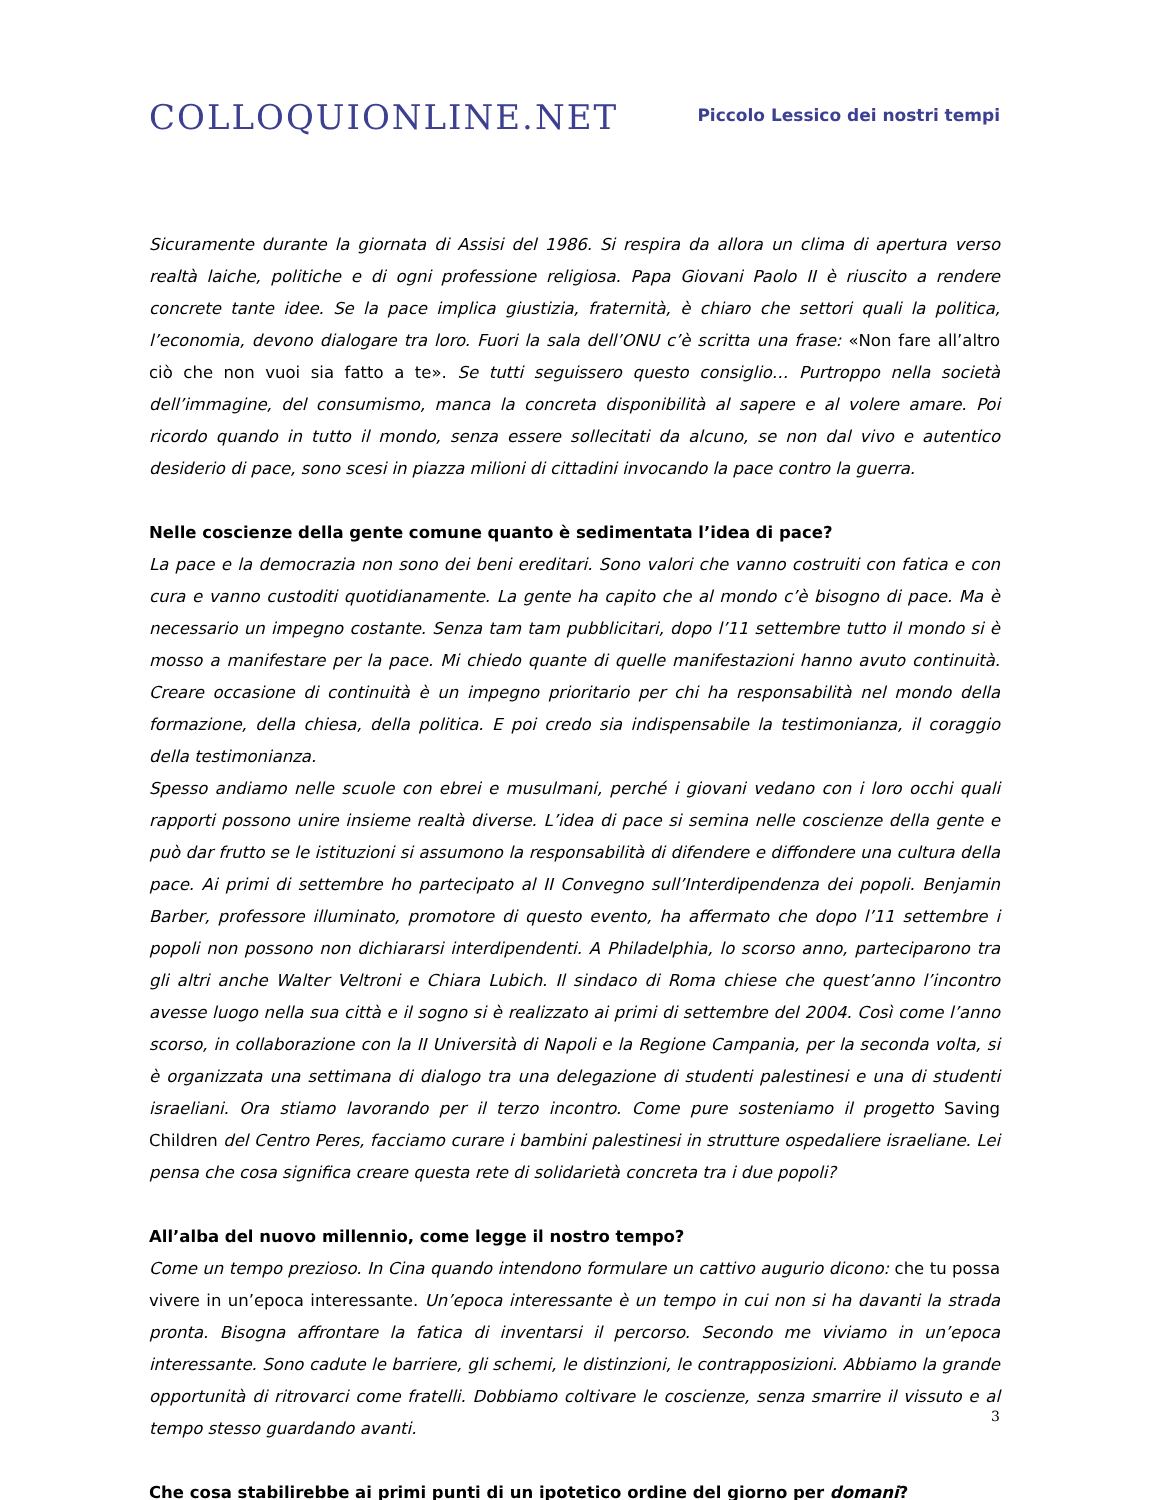COLLOQUIONLINE.NET
Piccolo Lessico dei nostri tempi
Sicuramente durante la giornata di Assisi del 1986. Si respira da allora un clima di apertura verso realtà laiche, politiche e di ogni professione religiosa. Papa Giovani Paolo II è riuscito a rendere concrete tante idee. Se la pace implica giustizia, fraternità, è chiaro che settori quali la politica, l’economia, devono dialogare tra loro. Fuori la sala dell’ONU c’è scritta una frase: «Non fare all’altro ciò che non vuoi sia fatto a te». Se tutti seguissero questo consiglio… Purtroppo nella società dell’immagine, del consumismo, manca la concreta disponibilità al sapere e al volere amare. Poi ricordo quando in tutto il mondo, senza essere sollecitati da alcuno, se non dal vivo e autentico desiderio di pace, sono scesi in piazza milioni di cittadini invocando la pace contro la guerra.
Nelle coscienze della gente comune quanto è sedimentata l’idea di pace?
La pace e la democrazia non sono dei beni ereditari. Sono valori che vanno costruiti con fatica e con cura e vanno custoditi quotidianamente. La gente ha capito che al mondo c’è bisogno di pace. Ma è necessario un impegno costante. Senza tam tam pubblicitari, dopo l’11 settembre tutto il mondo si è mosso a manifestare per la pace. Mi chiedo quante di quelle manifestazioni hanno avuto continuità. Creare occasione di continuità è un impegno prioritario per chi ha responsabilità nel mondo della formazione, della chiesa, della politica. E poi credo sia indispensabile la testimonianza, il coraggio della testimonianza.
Spesso andiamo nelle scuole con ebrei e musulmani, perché i giovani vedano con i loro occhi quali rapporti possono unire insieme realtà diverse. L’idea di pace si semina nelle coscienze della gente e può dar frutto se le istituzioni si assumono la responsabilità di difendere e diffondere una cultura della pace. Ai primi di settembre ho partecipato al II Convegno sull’Interdipendenza dei popoli. Benjamin Barber, professore illuminato, promotore di questo evento, ha affermato che dopo l’11 settembre i popoli non possono non dichiararsi interdipendenti. A Philadelphia, lo scorso anno, parteciparono tra gli altri anche Walter Veltroni e Chiara Lubich. Il sindaco di Roma chiese che quest’anno l’incontro avesse luogo nella sua città e il sogno si è realizzato ai primi di settembre del 2004. Così come l’anno scorso, in collaborazione con la II Università di Napoli e la Regione Campania, per la seconda volta, si è organizzata una settimana di dialogo tra una delegazione di studenti palestinesi e una di studenti israeliani. Ora stiamo lavorando per il terzo incontro. Come pure sosteniamo il progetto Saving Children del Centro Peres, facciamo curare i bambini palestinesi in strutture ospedaliere israeliane. Lei pensa che cosa significa creare questa rete di solidarietà concreta tra i due popoli?
All’alba del nuovo millennio, come legge il nostro tempo?
Come un tempo prezioso. In Cina quando intendono formulare un cattivo augurio dicono: che tu possa vivere in un’epoca interessante. Un’epoca interessante è un tempo in cui non si ha davanti la strada pronta. Bisogna affrontare la fatica di inventarsi il percorso. Secondo me viviamo in un’epoca interessante. Sono cadute le barriere, gli schemi, le distinzioni, le contrapposizioni. Abbiamo la grande opportunità di ritrovarci come fratelli. Dobbiamo coltivare le coscienze, senza smarrire il vissuto e al tempo stesso guardando avanti.
Che cosa stabilirebbe ai primi punti di un ipotetico ordine del giorno per domani?
3